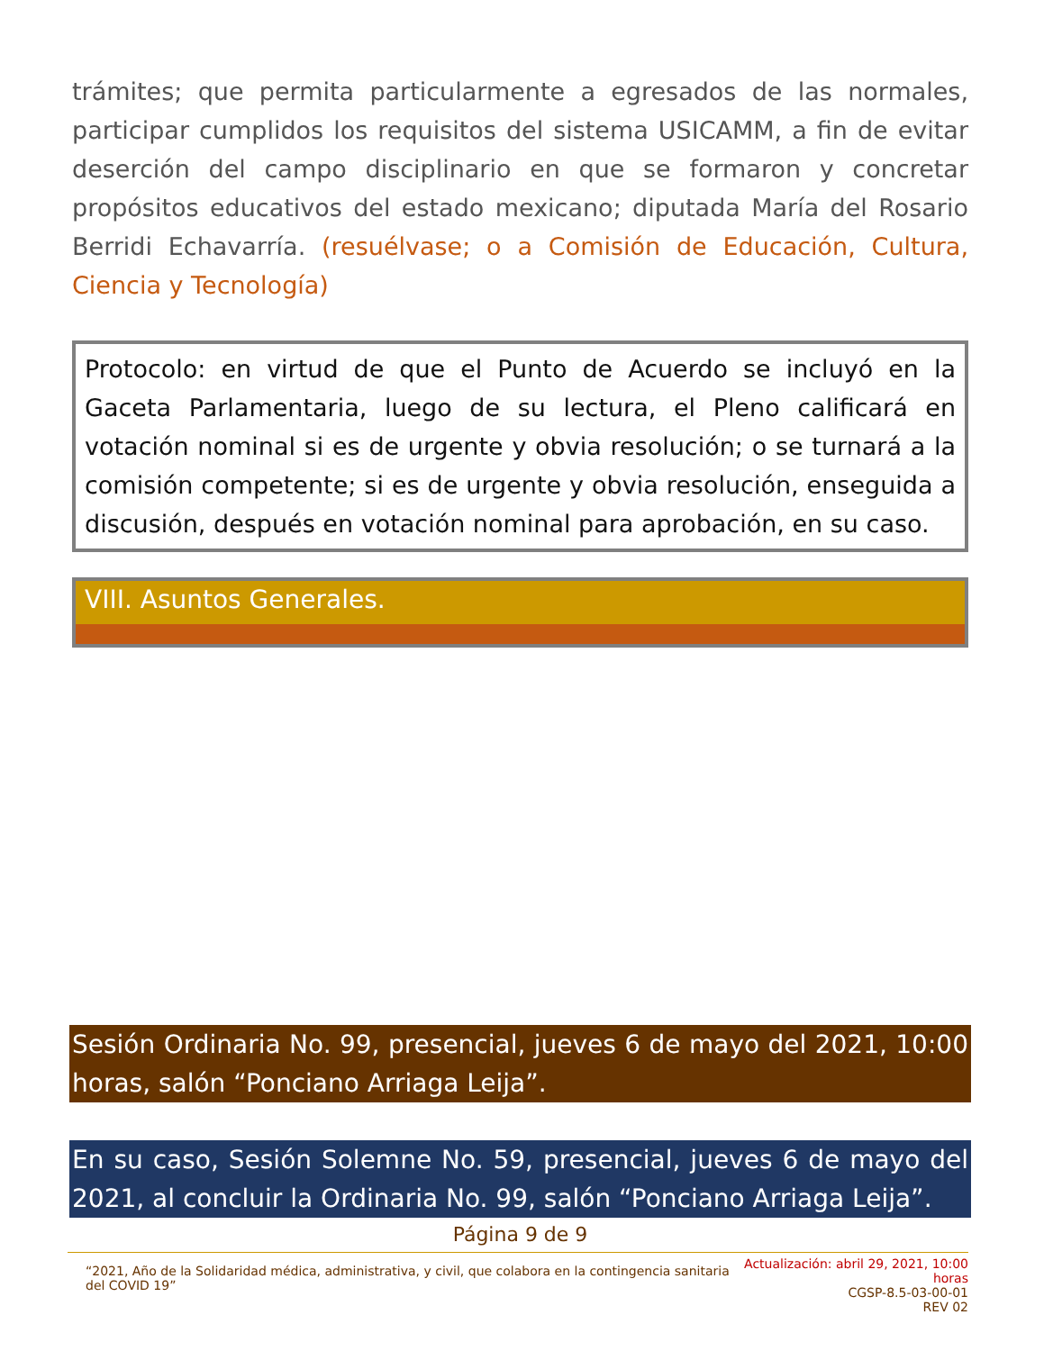trámites; que permita particularmente a egresados de las normales, participar cumplidos los requisitos del sistema USICAMM, a fin de evitar deserción del campo disciplinario en que se formaron y concretar propósitos educativos del estado mexicano; diputada María del Rosario Berridi Echavarría. (resuélvase; o a Comisión de Educación, Cultura, Ciencia y Tecnología)
Protocolo: en virtud de que el Punto de Acuerdo se incluyó en la Gaceta Parlamentaria, luego de su lectura, el Pleno calificará en votación nominal si es de urgente y obvia resolución; o se turnará a la comisión competente; si es de urgente y obvia resolución, enseguida a discusión, después en votación nominal para aprobación, en su caso.
VIII. Asuntos Generales.
Sesión Ordinaria No. 99, presencial, jueves 6 de mayo del 2021, 10:00 horas, salón “Ponciano Arriaga Leija”.
En su caso, Sesión Solemne No. 59, presencial, jueves 6 de mayo del 2021, al concluir la Ordinaria No. 99, salón “Ponciano Arriaga Leija”.
Página 9 de 9
“2021, Año de la Solidaridad médica, administrativa, y civil, que colabora en la contingencia sanitaria del COVID 19”
Actualización: abril 29, 2021, 10:00 horas
CGSP-8.5-03-00-01
REV 02